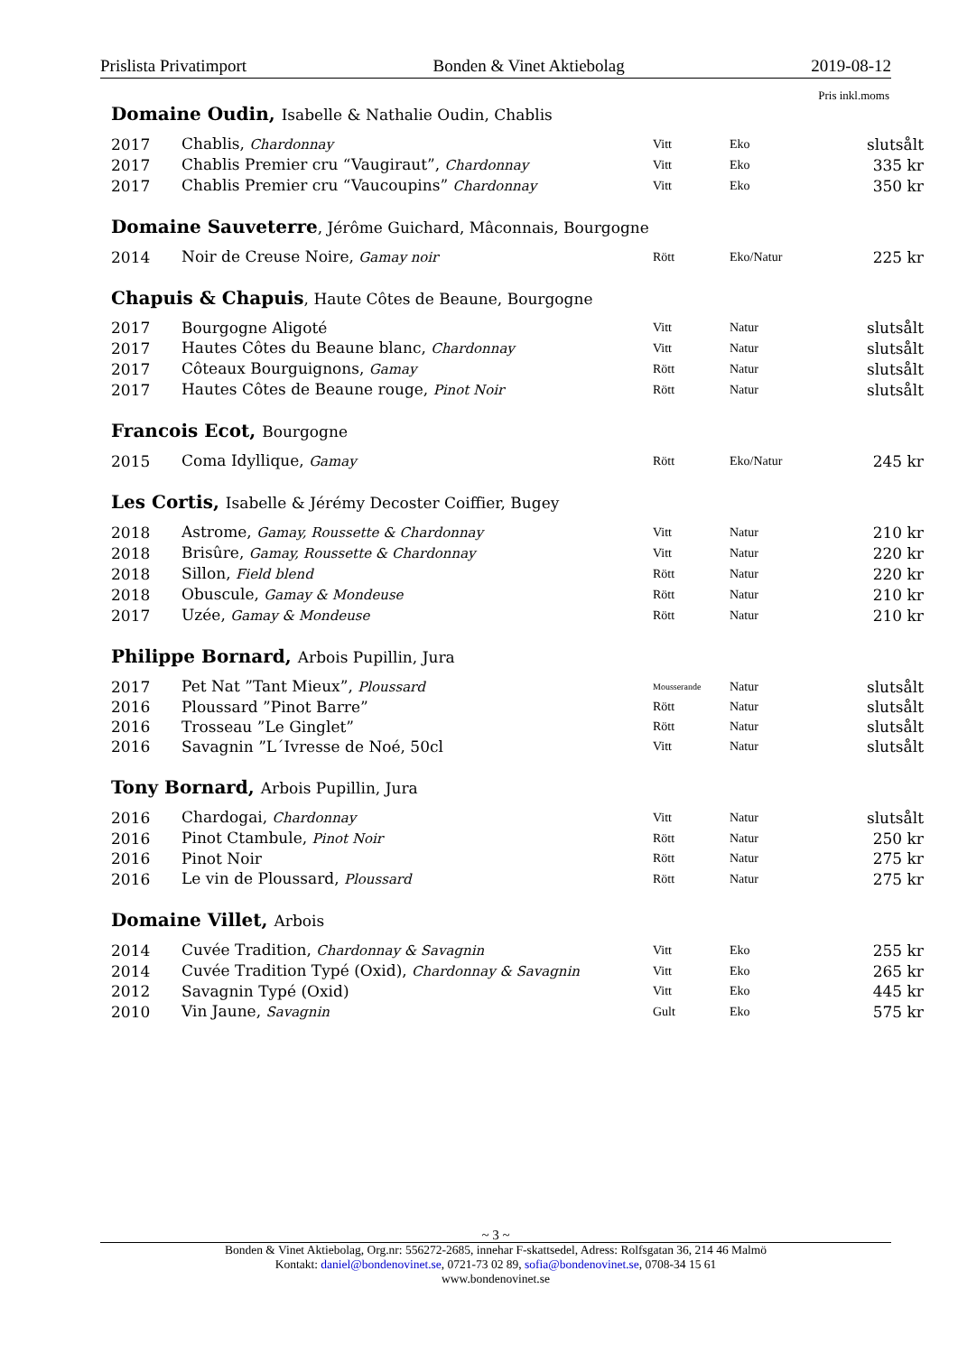Prislista Privatimport Bonden & Vinet Aktiebolag 2019-08-12
Pris inkl.moms
Domaine Oudin, Isabelle & Nathalie Oudin, Chablis
| 2017 | Chablis, Chardonnay | Vitt | Eko | slutsålt |
| 2017 | Chablis Premier cru “Vaugiraut”, Chardonnay | Vitt | Eko | 335 kr |
| 2017 | Chablis Premier cru “Vaucoupins” Chardonnay | Vitt | Eko | 350 kr |
Domaine Sauveterre, Jérôme Guichard, Mâconnais, Bourgogne
| 2014 | Noir de Creuse Noire, Gamay noir | Rött | Eko/Natur | 225 kr |
Chapuis & Chapuis, Haute Côtes de Beaune, Bourgogne
| 2017 | Bourgogne Aligoté | Vitt | Natur | slutsålt |
| 2017 | Hautes Côtes du Beaune blanc, Chardonnay | Vitt | Natur | slutsålt |
| 2017 | Côteaux Bourguignons, Gamay | Rött | Natur | slutsålt |
| 2017 | Hautes Côtes de Beaune rouge, Pinot Noir | Rött | Natur | slutsålt |
Francois Ecot, Bourgogne
| 2015 | Coma Idyllique, Gamay | Rött | Eko/Natur | 245 kr |
Les Cortis, Isabelle & Jérémy Decoster Coiffier, Bugey
| 2018 | Astrome, Gamay, Roussette & Chardonnay | Vitt | Natur | 210 kr |
| 2018 | Brisûre, Gamay, Roussette & Chardonnay | Vitt | Natur | 220 kr |
| 2018 | Sillon, Field blend | Rött | Natur | 220 kr |
| 2018 | Obuscule, Gamay & Mondeuse | Rött | Natur | 210 kr |
| 2017 | Uzée, Gamay & Mondeuse | Rött | Natur | 210 kr |
Philippe Bornard, Arbois Pupillin, Jura
| 2017 | Pet Nat ”Tant Mieux”, Ploussard | Mousserande | Natur | slutsålt |
| 2016 | Ploussard ”Pinot Barre” | Rött | Natur | slutsålt |
| 2016 | Trosseau ”Le Ginglet” | Rött | Natur | slutsålt |
| 2016 | Savagnin ”L´Ivresse de Noé, 50cl | Vitt | Natur | slutsålt |
Tony Bornard, Arbois Pupillin, Jura
| 2016 | Chardogai, Chardonnay | Vitt | Natur | slutsålt |
| 2016 | Pinot Ctambule, Pinot Noir | Rött | Natur | 250 kr |
| 2016 | Pinot Noir | Rött | Natur | 275 kr |
| 2016 | Le vin de Ploussard, Ploussard | Rött | Natur | 275 kr |
Domaine Villet, Arbois
| 2014 | Cuvée Tradition, Chardonnay & Savagnin | Vitt | Eko | 255 kr |
| 2014 | Cuvée Tradition Typé (Oxid), Chardonnay & Savagnin | Vitt | Eko | 265 kr |
| 2012 | Savagnin Typé (Oxid) | Vitt | Eko | 445 kr |
| 2010 | Vin Jaune, Savagnin | Gult | Eko | 575 kr |
~ 3 ~
Bonden & Vinet Aktiebolag, Org.nr: 556272-2685, innehar F-skattsedel, Adress: Rolfsgatan 36, 214 46 Malmö
Kontakt: daniel@bondenovinet.se, 0721-73 02 89, sofia@bondenovinet.se, 0708-34 15 61
www.bondenovinet.se